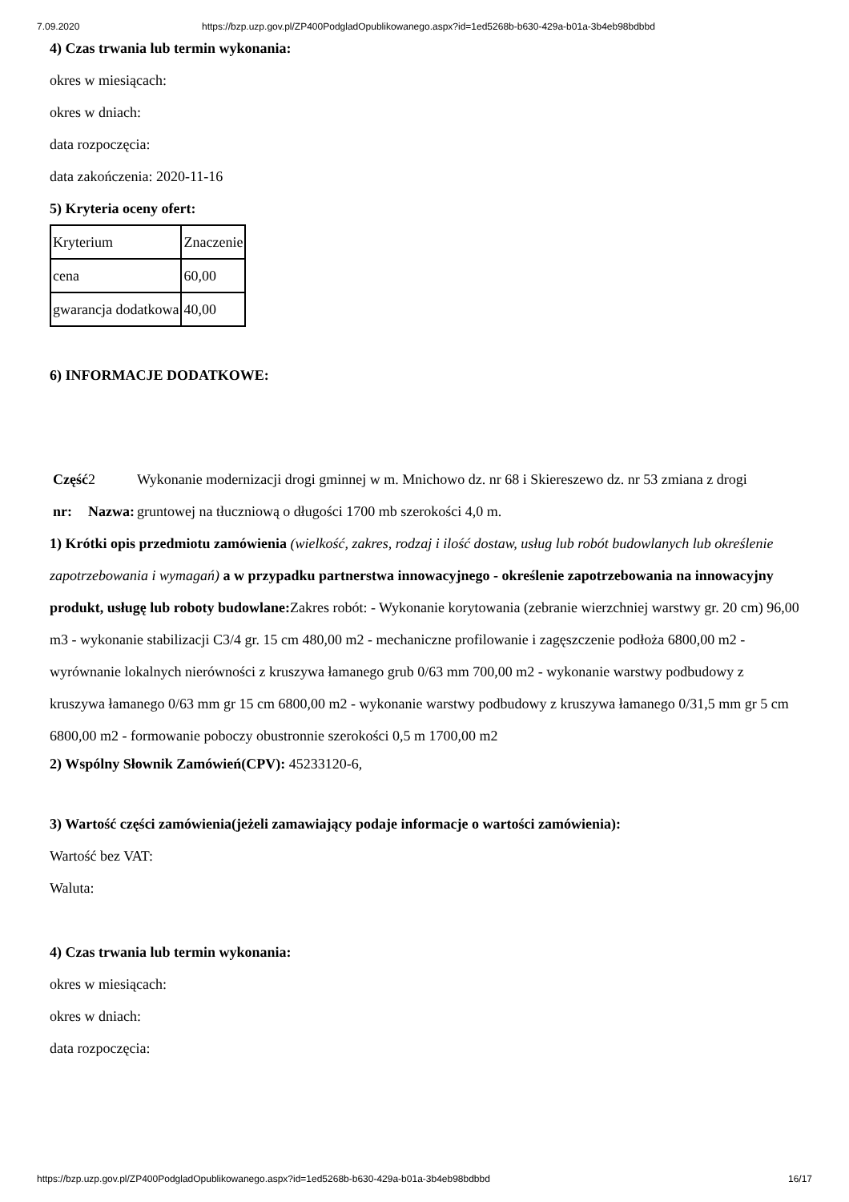7.09.2020 https://bzp.uzp.gov.pl/ZP400PodgladOpublikowanego.aspx?id=1ed5268b-b630-429a-b01a-3b4eb98bdbbd
4) Czas trwania lub termin wykonania:
okres w miesiącach:
okres w dniach:
data rozpoczęcia:
data zakończenia: 2020-11-16
5) Kryteria oceny ofert:
| Kryterium | Znaczenie |
| cena | 60,00 |
| gwarancja dodatkowa | 40,00 |
6) INFORMACJE DODATKOWE:
Część nr:
2 Nazwa: Wykonanie modernizacji drogi gminnej w m. Mnichowo dz. nr 68 i Skiereszewo dz. nr 53 zmiana z drogi gruntowej na tłuczniową o długości 1700 mb szerokości 4,0 m.
1) Krótki opis przedmiotu zamówienia (wielkość, zakres, rodzaj i ilość dostaw, usług lub robót budowlanych lub określenie zapotrzebowania i wymagań) a w przypadku partnerstwa innowacyjnego - określenie zapotrzebowania na innowacyjny produkt, usługę lub roboty budowlane: Zakres robót: - Wykonanie korytowania (zebranie wierzchniej warstwy gr. 20 cm) 96,00 m3 - wykonanie stabilizacji C3/4 gr. 15 cm 480,00 m2 - mechaniczne profilowanie i zagęszczenie podłoża 6800,00 m2 - wyrównanie lokalnych nierówności z kruszywa łamanego grub 0/63 mm 700,00 m2 - wykonanie warstwy podbudowy z kruszywa łamanego 0/63 mm gr 15 cm 6800,00 m2 - wykonanie warstwy podbudowy z kruszywa łamanego 0/31,5 mm gr 5 cm 6800,00 m2 - formowanie poboczy obustronnie szerokości 0,5 m 1700,00 m2
2) Wspólny Słownik Zamówień(CPV): 45233120-6,
3) Wartość części zamówienia(jeżeli zamawiający podaje informacje o wartości zamówienia):
Wartość bez VAT:
Waluta:
4) Czas trwania lub termin wykonania:
okres w miesiącach:
okres w dniach:
data rozpoczęcia:
https://bzp.uzp.gov.pl/ZP400PodgladOpublikowanego.aspx?id=1ed5268b-b630-429a-b01a-3b4eb98bdbbd 16/17